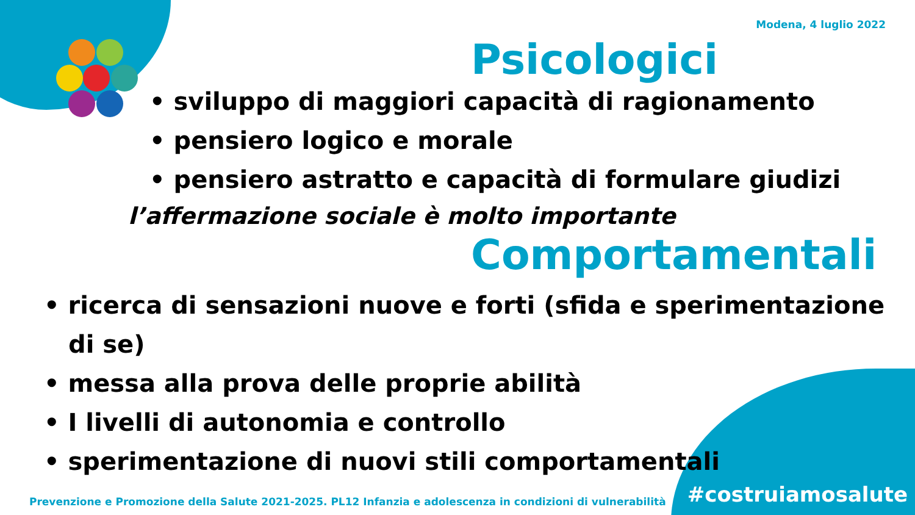Modena, 4 luglio 2022
Psicologici
• sviluppo di maggiori capacità di ragionamento
• pensiero logico e morale
• pensiero astratto e capacità di formulare giudizi
l’affermazione sociale è molto importante
Comportamentali
• ricerca di sensazioni nuove e forti (sfida e sperimentazione di se)
• messa alla prova delle proprie abilità
• I livelli di autonomia e controllo
• sperimentazione di nuovi stili comportamentali
Prevenzione e Promozione della Salute 2021-2025. PL12 Infanzia e adolescenza in condizioni di vulnerabilità
#costruiamosalute